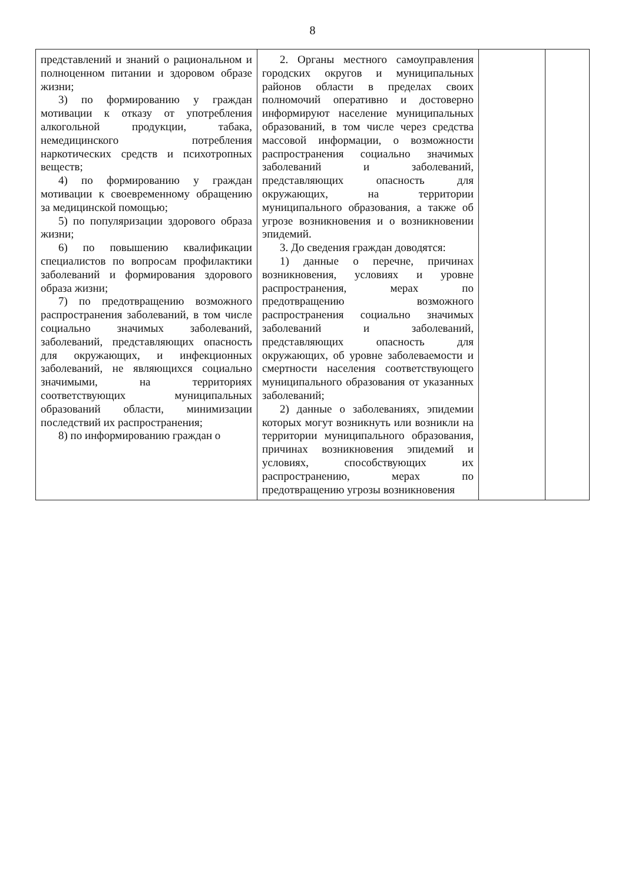8
| представлений и знаний о рациональном и полноценном питании и здоровом образе жизни; 3) по формированию у граждан мотивации к отказу от употребления алкогольной продукции, табака, немедицинского потребления наркотических средств и психотропных веществ; 4) по формированию у граждан мотивации к своевременному обращению за медицинской помощью; 5) по популяризации здорового образа жизни; 6) по повышению квалификации специалистов по вопросам профилактики заболеваний и формирования здорового образа жизни; 7) по предотвращению возможного распространения заболеваний, в том числе социально значимых заболеваний, заболеваний, представляющих опасность для окружающих, и инфекционных заболеваний, не являющихся социально значимыми, на территориях соответствующих муниципальных образований области, минимизации последствий их распространения; 8) по информированию граждан о | 2. Органы местного самоуправления городских округов и муниципальных районов области в пределах своих полномочий оперативно и достоверно информируют население муниципальных образований, в том числе через средства массовой информации, о возможности распространения социально значимых заболеваний и заболеваний, представляющих опасность для окружающих, на территории муниципального образования, а также об угрозе возникновения и о возникновении эпидемий. 3. До сведения граждан доводятся: 1) данные о перечне, причинах возникновения, условиях и уровне распространения, мерах по предотвращению возможного распространения социально значимых заболеваний и заболеваний, представляющих опасность для окружающих, об уровне заболеваемости и смертности населения соответствующего муниципального образования от указанных заболеваний; 2) данные о заболеваниях, эпидемии которых могут возникнуть или возникли на территории муниципального образования, причинах возникновения эпидемий и условиях, способствующих их распространению, мерах по предотвращению угрозы возникновения | | |